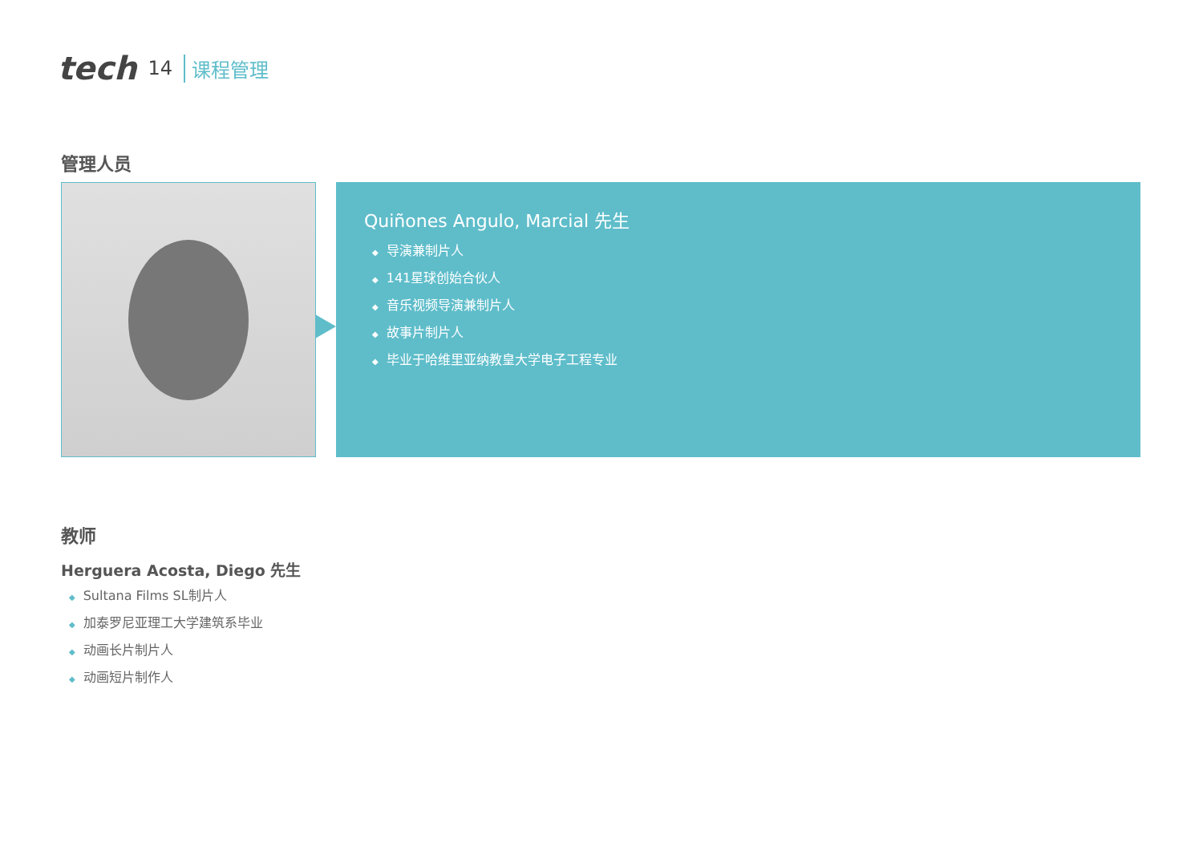tech 14 课程管理
管理人员
Quiñones Angulo, Marcial 先生
◆ 导演兼制片人
◆ 141星球创始合伙人
◆ 音乐视频导演兼制片人
◆ 故事片制片人
◆ 毕业于哈维里亚纳教皇大学电子工程专业
教师
Herguera Acosta, Diego 先生
◆ Sultana Films SL制片人
◆ 加泰罗尼亚理工大学建筑系毕业
◆ 动画长片制片人
◆ 动画短片制作人